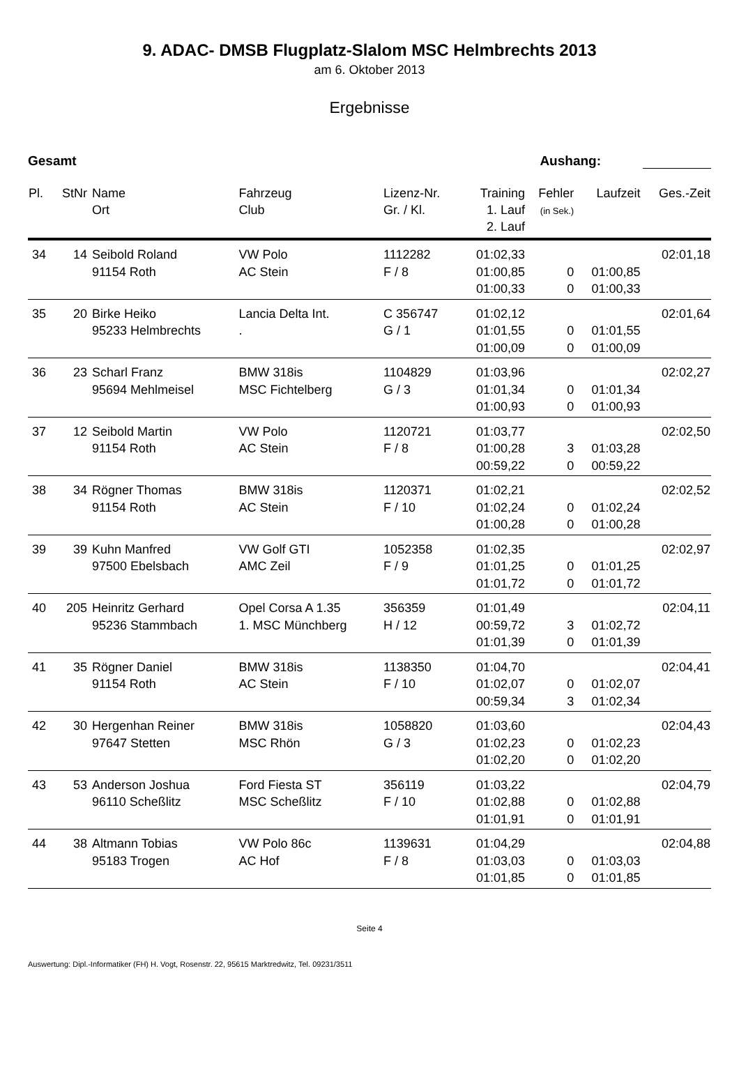9. ADAC- DMSB Flugplatz-Slalom MSC Helmbrechts 2013
am 6. Oktober 2013
Ergebnisse
Gesamt Aushang:
| Pl. | StNr | Name Ort | Fahrzeug Club | Lizenz-Nr. Gr. / Kl. | Training 1. Lauf 2. Lauf | Fehler (in Sek.) | Laufzeit | Ges.-Zeit |
| --- | --- | --- | --- | --- | --- | --- | --- | --- |
| 34 | 14 | Seibold Roland 91154 Roth | VW Polo AC Stein | 1112282 F / 8 | 01:02,33 01:00,85 01:00,33 | 0 0 | 01:00,85 01:00,33 | 02:01,18 |
| 35 | 20 | Birke Heiko 95233 Helmbrechts | Lancia Delta Int. . | C 356747 G / 1 | 01:02,12 01:01,55 01:00,09 | 0 0 | 01:01,55 01:00,09 | 02:01,64 |
| 36 | 23 | Scharl Franz 95694 Mehlmeisel | BMW 318is MSC Fichtelberg | 1104829 G / 3 | 01:03,96 01:01,34 01:00,93 | 0 0 | 01:01,34 01:00,93 | 02:02,27 |
| 37 | 12 | Seibold Martin 91154 Roth | VW Polo AC Stein | 1120721 F / 8 | 01:03,77 01:00,28 00:59,22 | 3 0 | 01:03,28 00:59,22 | 02:02,50 |
| 38 | 34 | Rögner Thomas 91154 Roth | BMW 318is AC Stein | 1120371 F / 10 | 01:02,21 01:02,24 01:00,28 | 0 0 | 01:02,24 01:00,28 | 02:02,52 |
| 39 | 39 | Kuhn Manfred 97500 Ebelsbach | VW Golf GTI AMC Zeil | 1052358 F / 9 | 01:02,35 01:01,25 01:01,72 | 0 0 | 01:01,25 01:01,72 | 02:02,97 |
| 40 | 205 | Heinritz Gerhard 95236 Stammbach | Opel Corsa A 1.35 1. MSC Münchberg | 356359 H / 12 | 01:01,49 00:59,72 01:01,39 | 3 0 | 01:02,72 01:01,39 | 02:04,11 |
| 41 | 35 | Rögner Daniel 91154 Roth | BMW 318is AC Stein | 1138350 F / 10 | 01:04,70 01:02,07 00:59,34 | 0 3 | 01:02,07 01:02,34 | 02:04,41 |
| 42 | 30 | Hergenhan Reiner 97647 Stetten | BMW 318is MSC Rhön | 1058820 G / 3 | 01:03,60 01:02,23 01:02,20 | 0 0 | 01:02,23 01:02,20 | 02:04,43 |
| 43 | 53 | Anderson Joshua 96110 Scheßlitz | Ford Fiesta ST MSC Scheßlitz | 356119 F / 10 | 01:03,22 01:02,88 01:01,91 | 0 0 | 01:02,88 01:01,91 | 02:04,79 |
| 44 | 38 | Altmann Tobias 95183 Trogen | VW Polo 86c AC Hof | 1139631 F / 8 | 01:04,29 01:03,03 01:01,85 | 0 0 | 01:03,03 01:01,85 | 02:04,88 |
Seite 4
Auswertung: Dipl.-Informatiker (FH) H. Vogt, Rosenstr. 22, 95615 Marktredwitz, Tel. 09231/3511